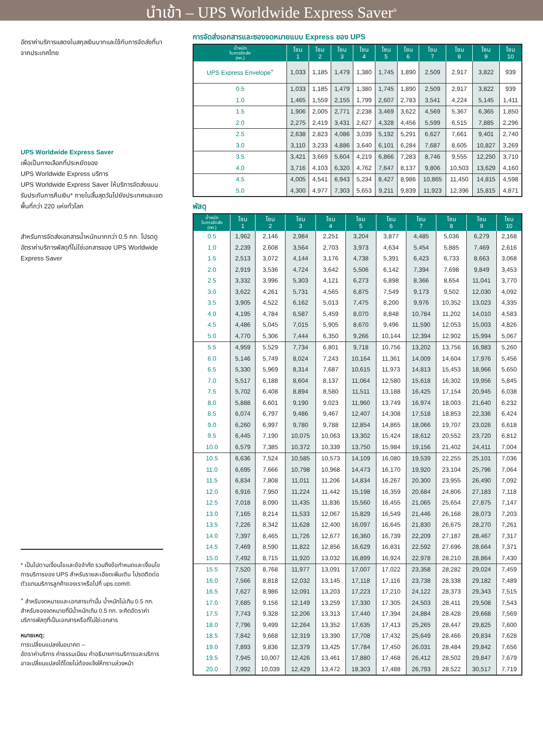นำเข้า – UPS Worldwide Express Saver<sup>®</sup>
อัตราค่าบริการแสดงในสกุลเงินบาทและใช้กับการจัดส่งที่มาจากประเทศไทย
UPS Worldwide Express Saver
เพื่อเป็นทางเลือกที่ประหยัดของ
UPS Worldwide Express บริการ
UPS Worldwide Express Saver ให้บริการจัดส่งแบบรับประกันการคืนเงิน* ภายในสิ้นสุดวันไปยังประเทศและเขตพื้นที่กว่า 220 แห่งทั่วโลก
สำหรับการจัดส่งเอกสารน้ำหนักมากกว่า 0.5 กก. โปรดดูอัตราค่าบริการพัสดุที่ไม่ใช่เอกสารของ UPS Worldwide Express Saver
* เป็นไปตามเงื่อนไขและข้อจำกัด รวมถึงข้อกำหนดและเงื่อนไขการบริการของ UPS สำหรับรายละเอียดเพิ่มเติม โปรดติดต่อตัวแทนบริการลูกค้าของเราหรือไปที่ ups.com®.
<sup>+</sup> สำหรับจดหมายและเอกสารเท่านั้น น้ำหนักไม่เกิน 0.5 กก. สำหรับซองจดหมายที่มีน้ำหนักเกิน 0.5 กก. จะคิดอัตราค่าบริการพัสดุที่เป็นเอกสารหรือที่ไม่ใช่เอกสาร
หมายเหตุ:
การเปลี่ยนแปลงในอนาคต –
อัตราค่าบริการ ค่าธรรมเนียม คำอธิบายการบริการและบริการอาจเปลี่ยนแปลงได้โดยไม่ต้องแจ้งให้ทราบล่วงหน้า
การจัดส่งเอกสารและซองจดหมายแบบ Express ของ UPS
| น้ำหนัก ในการจัดส่ง (กก.) | โซน 1 | โซน 2 | โซน 3 | โซน 4 | โซน 5 | โซน 6 | โซน 7 | โซน 8 | โซน 9 | โซน 10 |
| --- | --- | --- | --- | --- | --- | --- | --- | --- | --- | --- |
| UPS Express Envelope<sup>+</sup> | 1,033 | 1,185 | 1,479 | 1,380 | 1,745 | 1,890 | 2,509 | 2,917 | 3,822 | 939 |
| 0.5 | 1,033 | 1,185 | 1,479 | 1,380 | 1,745 | 1,890 | 2,509 | 2,917 | 3,822 | 939 |
| 1.0 | 1,465 | 1,559 | 2,155 | 1,799 | 2,607 | 2,783 | 3,541 | 4,224 | 5,145 | 1,411 |
| 1.5 | 1,906 | 2,005 | 2,771 | 2,238 | 3,469 | 3,622 | 4,569 | 5,367 | 6,365 | 1,850 |
| 2.0 | 2,275 | 2,419 | 3,431 | 2,627 | 4,328 | 4,456 | 5,599 | 6,515 | 7,885 | 2,296 |
| 2.5 | 2,638 | 2,823 | 4,086 | 3,039 | 5,192 | 5,291 | 6,627 | 7,661 | 9,401 | 2,740 |
| 3.0 | 3,110 | 3,233 | 4,886 | 3,640 | 6,101 | 6,284 | 7,687 | 8,605 | 10,827 | 3,269 |
| 3.5 | 3,421 | 3,669 | 5,604 | 4,219 | 6,866 | 7,283 | 8,746 | 9,555 | 12,250 | 3,710 |
| 4.0 | 3,716 | 4,103 | 6,320 | 4,762 | 7,647 | 8,137 | 9,806 | 10,503 | 13,629 | 4,160 |
| 4.5 | 4,005 | 4,541 | 6,943 | 5,234 | 8,427 | 8,986 | 10,865 | 11,450 | 14,815 | 4,598 |
| 5.0 | 4,300 | 4,977 | 7,303 | 5,653 | 9,211 | 9,839 | 11,923 | 12,396 | 15,815 | 4,871 |
พัสดุ
| น้ำหนัก ในการจัดส่ง (กก.) | โซน 1 | โซน 2 | โซน 3 | โซน 4 | โซน 5 | โซน 6 | โซน 7 | โซน 8 | โซน 9 | โซน 10 |
| --- | --- | --- | --- | --- | --- | --- | --- | --- | --- | --- |
| 0.5 | 1,962 | 2,146 | 2,984 | 2,251 | 3,204 | 3,877 | 4,485 | 5,036 | 6,279 | 2,168 |
| 1.0 | 2,239 | 2,608 | 3,564 | 2,703 | 3,973 | 4,634 | 5,454 | 5,885 | 7,469 | 2,616 |
| 1.5 | 2,513 | 3,072 | 4,144 | 3,176 | 4,738 | 5,391 | 6,423 | 6,733 | 8,663 | 3,068 |
| 2.0 | 2,919 | 3,536 | 4,724 | 3,642 | 5,506 | 6,142 | 7,394 | 7,698 | 9,849 | 3,453 |
| 2.5 | 3,332 | 3,996 | 5,303 | 4,121 | 6,273 | 6,898 | 8,366 | 8,654 | 11,041 | 3,770 |
| 3.0 | 3,622 | 4,261 | 5,731 | 4,565 | 6,875 | 7,549 | 9,173 | 9,502 | 12,030 | 4,092 |
| 3.5 | 3,905 | 4,522 | 6,162 | 5,013 | 7,475 | 8,200 | 9,976 | 10,352 | 13,023 | 4,335 |
| 4.0 | 4,195 | 4,784 | 6,587 | 5,459 | 8,070 | 8,848 | 10,784 | 11,202 | 14,010 | 4,583 |
| 4.5 | 4,486 | 5,045 | 7,015 | 5,905 | 8,670 | 9,496 | 11,590 | 12,053 | 15,003 | 4,826 |
| 5.0 | 4,770 | 5,306 | 7,444 | 6,350 | 9,266 | 10,144 | 12,394 | 12,902 | 15,994 | 5,067 |
| 5.5 | 4,959 | 5,529 | 7,734 | 6,801 | 9,718 | 10,756 | 13,202 | 13,756 | 16,983 | 5,260 |
| 6.0 | 5,146 | 5,749 | 8,024 | 7,243 | 10,164 | 11,361 | 14,009 | 14,604 | 17,976 | 5,456 |
| 6.5 | 5,330 | 5,969 | 8,314 | 7,687 | 10,615 | 11,973 | 14,813 | 15,453 | 18,966 | 5,650 |
| 7.0 | 5,517 | 6,188 | 8,604 | 8,137 | 11,064 | 12,580 | 15,618 | 16,302 | 19,956 | 5,845 |
| 7.5 | 5,702 | 6,408 | 8,894 | 8,580 | 11,511 | 13,188 | 16,425 | 17,154 | 20,945 | 6,038 |
| 8.0 | 5,888 | 6,601 | 9,190 | 9,023 | 11,960 | 13,749 | 16,974 | 18,003 | 21,640 | 6,232 |
| 8.5 | 6,074 | 6,797 | 9,486 | 9,467 | 12,407 | 14,308 | 17,518 | 18,853 | 22,336 | 6,424 |
| 9.0 | 6,260 | 6,997 | 9,780 | 9,788 | 12,854 | 14,865 | 18,066 | 19,707 | 23,026 | 6,618 |
| 9.5 | 6,445 | 7,190 | 10,075 | 10,063 | 13,302 | 15,424 | 18,612 | 20,552 | 23,720 | 6,812 |
| 10.0 | 6,579 | 7,385 | 10,372 | 10,339 | 13,750 | 15,984 | 19,156 | 21,402 | 24,411 | 7,004 |
| 10.5 | 6,636 | 7,524 | 10,585 | 10,573 | 14,109 | 16,080 | 19,539 | 22,255 | 25,101 | 7,036 |
| 11.0 | 6,695 | 7,666 | 10,798 | 10,968 | 14,473 | 16,170 | 19,920 | 23,104 | 25,796 | 7,064 |
| 11.5 | 6,834 | 7,808 | 11,011 | 11,206 | 14,834 | 16,267 | 20,300 | 23,955 | 26,490 | 7,092 |
| 12.0 | 6,916 | 7,950 | 11,224 | 11,442 | 15,198 | 16,359 | 20,684 | 24,806 | 27,183 | 7,118 |
| 12.5 | 7,018 | 8,090 | 11,435 | 11,836 | 15,560 | 16,455 | 21,065 | 25,654 | 27,875 | 7,147 |
| 13.0 | 7,165 | 8,214 | 11,533 | 12,067 | 15,829 | 16,549 | 21,446 | 26,168 | 28,073 | 7,203 |
| 13.5 | 7,226 | 8,342 | 11,628 | 12,400 | 16,097 | 16,645 | 21,830 | 26,675 | 28,270 | 7,261 |
| 14.0 | 7,397 | 8,465 | 11,726 | 12,677 | 16,360 | 16,739 | 22,209 | 27,187 | 28,467 | 7,317 |
| 14.5 | 7,469 | 8,590 | 11,822 | 12,856 | 16,629 | 16,831 | 22,592 | 27,696 | 28,664 | 7,371 |
| 15.0 | 7,492 | 8,715 | 11,920 | 13,032 | 16,899 | 16,924 | 22,978 | 28,210 | 28,864 | 7,430 |
| 15.5 | 7,520 | 8,768 | 11,977 | 13,091 | 17,007 | 17,022 | 23,358 | 28,282 | 29,024 | 7,459 |
| 16.0 | 7,566 | 8,818 | 12,032 | 13,145 | 17,118 | 17,116 | 23,738 | 28,338 | 29,182 | 7,489 |
| 16.5 | 7,627 | 8,986 | 12,091 | 13,203 | 17,223 | 17,210 | 24,122 | 28,373 | 29,343 | 7,515 |
| 17.0 | 7,685 | 9,156 | 12,149 | 13,259 | 17,330 | 17,305 | 24,503 | 28,411 | 29,508 | 7,543 |
| 17.5 | 7,743 | 9,328 | 12,206 | 13,313 | 17,440 | 17,394 | 24,884 | 28,428 | 29,668 | 7,569 |
| 18.0 | 7,796 | 9,499 | 12,264 | 13,352 | 17,635 | 17,413 | 25,265 | 28,447 | 29,825 | 7,600 |
| 18.5 | 7,842 | 9,668 | 12,319 | 13,390 | 17,708 | 17,432 | 25,649 | 28,466 | 29,834 | 7,628 |
| 19.0 | 7,893 | 9,836 | 12,379 | 13,425 | 17,784 | 17,450 | 26,031 | 28,484 | 29,842 | 7,656 |
| 19.5 | 7,945 | 10,007 | 12,426 | 13,461 | 17,880 | 17,468 | 26,412 | 28,502 | 29,847 | 7,679 |
| 20.0 | 7,992 | 10,039 | 12,429 | 13,472 | 18,303 | 17,488 | 26,793 | 28,522 | 30,517 | 7,719 |